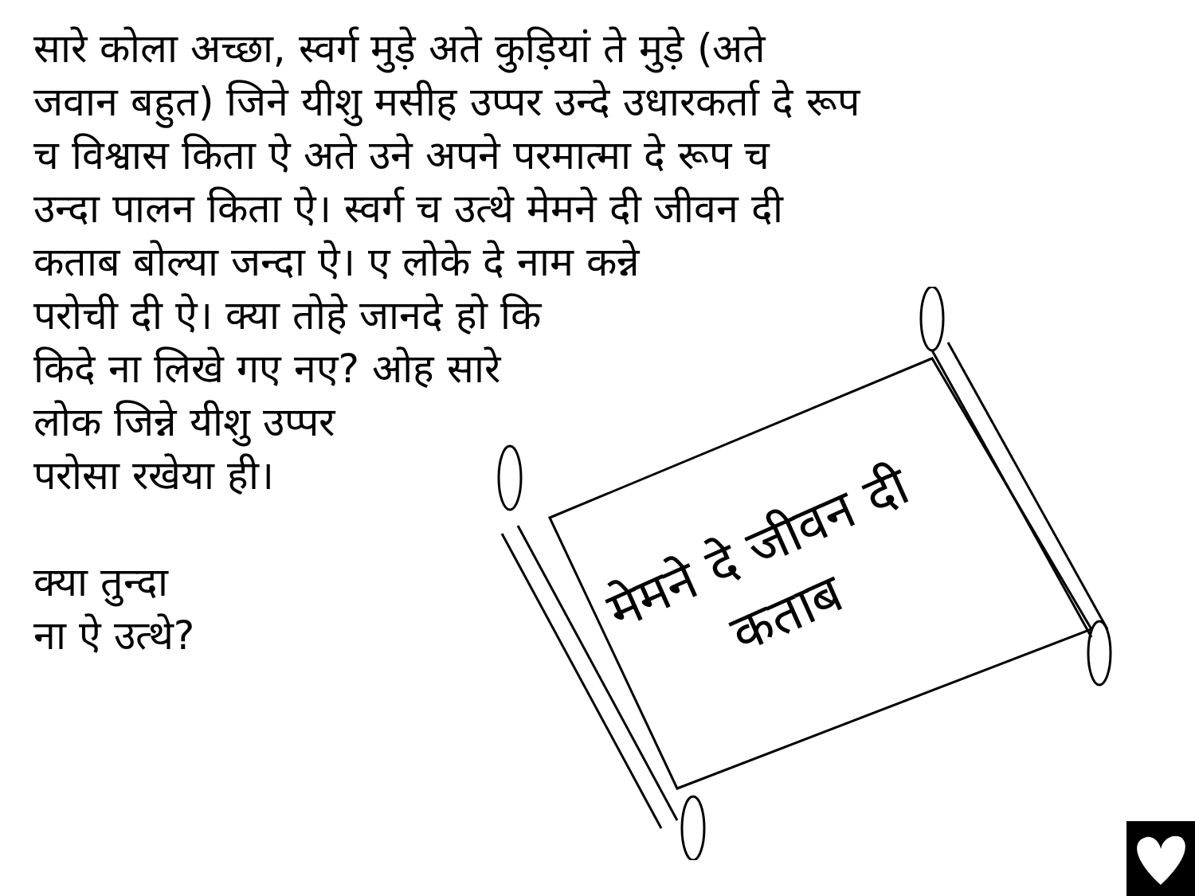सारे कोला अच्छा, स्वर्ग मुड़े अते कुड़ियां ते मुड़े (अते
जवान बहुत) जिने यीशु मसीह उप्पर उन्दे उधारकर्ता दे रूप
च विश्वास किता ऐ अते उने अपने परमात्मा दे रूप च
उन्दा पालन किता ऐ। स्वर्ग च उत्थे मेमने दी जीवन दी
कताब बोल्या जन्दा ऐ। ए लोके दे नाम कन्ने
परोची दी ऐ। क्या तोहे जानदे हो कि
किदे ना लिखे गए नए? ओह सारे
लोक जिन्ने यीशु उप्पर
परोसा रखेया ही।
क्या तुन्दा
ना ऐ उत्थे?
मेमने दे जीवन दी कताब